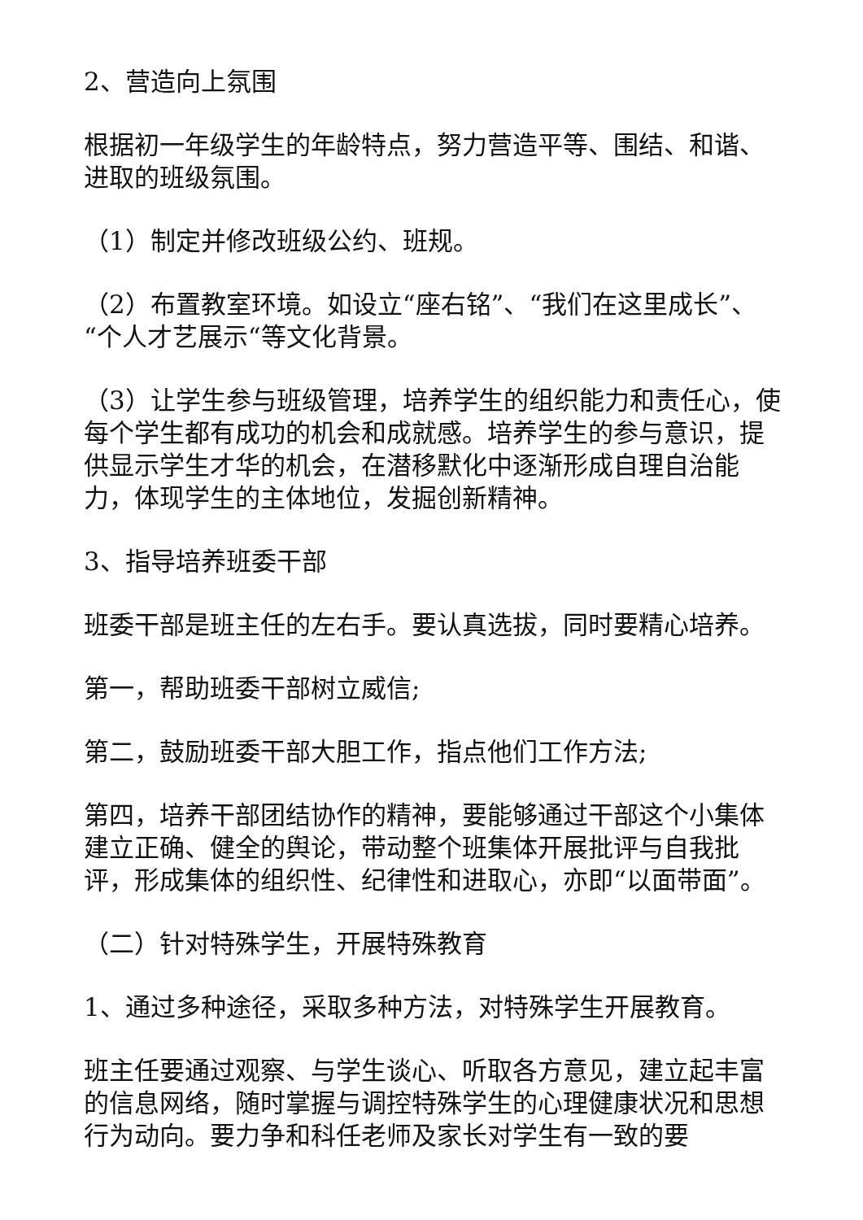2、营造向上氛围
根据初一年级学生的年龄特点，努力营造平等、围结、和谐、进取的班级氛围。
（1）制定并修改班级公约、班规。
（2）布置教室环境。如设立“座右铭”、“我们在这里成长”、“个人才艺展示“等文化背景。
（3）让学生参与班级管理，培养学生的组织能力和责任心，使每个学生都有成功的机会和成就感。培养学生的参与意识，提供显示学生才华的机会，在潜移默化中逐渐形成自理自治能力，体现学生的主体地位，发掘创新精神。
3、指导培养班委干部
班委干部是班主任的左右手。要认真选拔，同时要精心培养。
第一，帮助班委干部树立威信;
第二，鼓励班委干部大胆工作，指点他们工作方法;
第四，培养干部团结协作的精神，要能够通过干部这个小集体建立正确、健全的舆论，带动整个班集体开展批评与自我批评，形成集体的组织性、纪律性和进取心，亦即“以面带面”。
（二）针对特殊学生，开展特殊教育
1、通过多种途径，采取多种方法，对特殊学生开展教育。
班主任要通过观察、与学生谈心、听取各方意见，建立起丰富的信息网络，随时掌握与调控特殊学生的心理健康状况和思想行为动向。要力争和科任老师及家长对学生有一致的要